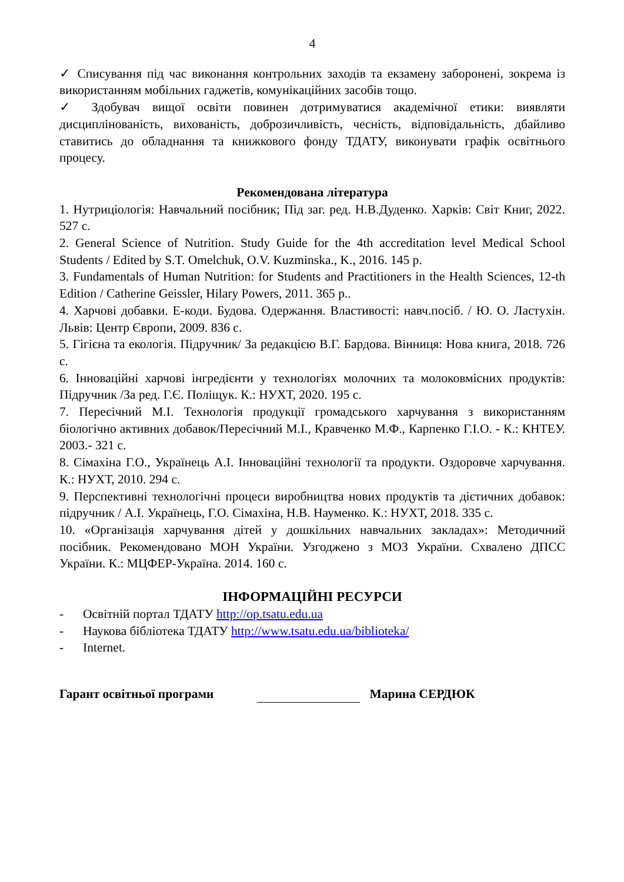4
✓ Списування під час виконання контрольних заходів та екзамену заборонені, зокрема із використанням мобільних гаджетів, комунікаційних засобів тощо.
✓ Здобувач вищої освіти повинен дотримуватися академічної етики: виявляти дисциплінованість, вихованість, доброзичливість, чесність, відповідальність, дбайливо ставитись до обладнання та книжкового фонду ТДАТУ, виконувати графік освітнього процесу.
Рекомендована література
1. Нутриціологія: Навчальний посібник; Під заг. ред. Н.В.Дуденко. Харків: Світ Книг, 2022. 527 с.
2. General Science of Nutrition. Study Guide for the 4th accreditation level Medical School Students / Edited by S.T. Omelchuk, O.V. Kuzminska., K., 2016. 145 p.
3. Fundamentals of Human Nutrition: for Students and Practitioners in the Health Sciences, 12-th Edition / Catherine Geissler, Hilary Powers, 2011. 365 p..
4. Харчові добавки. Е-коди. Будова. Одержання. Властивості: навч.посіб. / Ю. О. Ластухін. Львів: Центр Європи, 2009. 836 с.
5. Гігієна та екологія. Підручник/ За редакцією В.Г. Бардова. Вінниця: Нова книга, 2018. 726 с.
6. Інноваційні харчові інгредієнти у технологіях молочних та молоковмісних продуктів: Підручник /За ред. Г.Є. Поліщук. К.: НУХТ, 2020. 195 с.
7. Пересічний М.І. Технологія продукції громадського харчування з використанням біологічно активних добавок/Пересічний М.І., Кравченко М.Ф., Карпенко Г.І.О. - К.: КНТЕУ. 2003.- 321 с.
8. Сімахіна Г.О., Українець А.І. Інноваційні технології та продукти. Оздоровче харчування. К.: НУХТ, 2010. 294 с.
9. Перспективні технологічні процеси виробництва нових продуктів та дієтичних добавок: підручник / А.І. Українець, Г.О. Сімахіна, Н.В. Науменко. К.: НУХТ, 2018. 335 с.
10. «Організація харчування дітей у дошкільних навчальних закладах»: Методичний посібник. Рекомендовано МОН України. Узгоджено з МОЗ України. Схвалено ДПСС України. К.: МЦФЕР-Україна. 2014. 160 с.
ІНФОРМАЦІЙНІ РЕСУРСИ
- Освітній портал ТДАТУ http://op.tsatu.edu.ua
- Наукова бібліотека ТДАТУ http://www.tsatu.edu.ua/biblioteka/
- Internet.
Гарант освітньої програми Марина СЕРДЮК